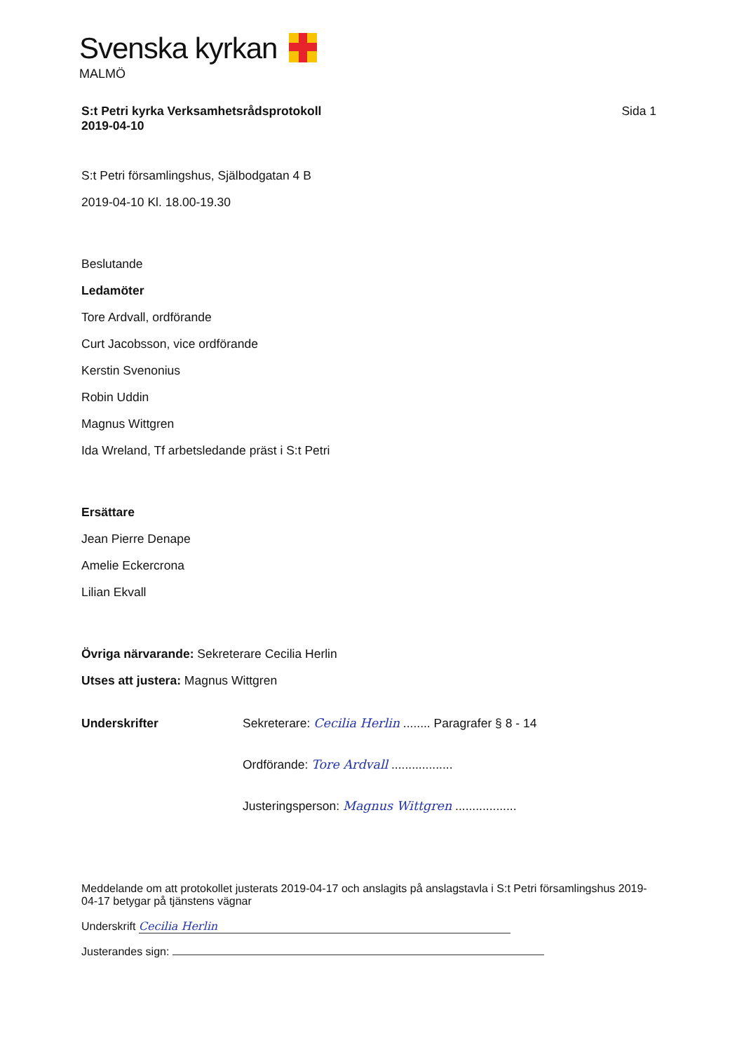Svenska kyrkan
MALMÖ
S:t Petri kyrka Verksamhetsrådsprotokoll
2019-04-10 Sida 1
S:t Petri församlingshus, Själbodgatan 4 B
2019-04-10 Kl. 18.00-19.30
Beslutande
Ledamöter
Tore Ardvall, ordförande
Curt Jacobsson, vice ordförande
Kerstin Svenonius
Robin Uddin
Magnus Wittgren
Ida Wreland, Tf arbetsledande präst i S:t Petri
Ersättare
Jean Pierre Denape
Amelie Eckercrona
Lilian Ekvall
Övriga närvarande: Sekreterare Cecilia Herlin
Utses att justera: Magnus Wittgren
Underskrifter Sekreterare: Cecilia Herlin ........ Paragrafer § 8 - 14
Ordförande: Tore Ardvall ..................
Justeringsperson: Magnus Wittgren ..................
Meddelande om att protokollet justerats 2019-04-17 och anslagits på anslagstavla i S:t Petri församlingshus 2019-04-17 betygar på tjänstens vägnar
Underskrift Cecilia Herlin
Justerandes sign: